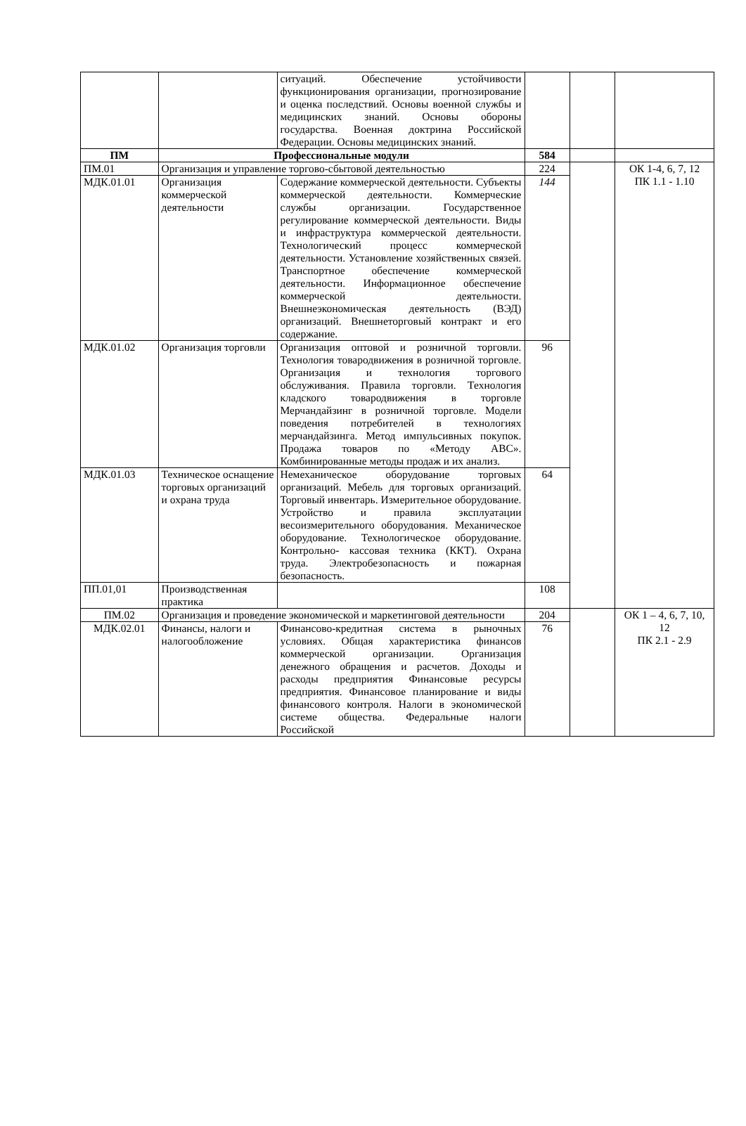| | | ситуаций. Обеспечение устойчивости функционирования организации, прогнозирование и оценка последствий. Основы военной службы и медицинских знаний. Основы обороны государства. Военная доктрина Российской Федерации. Основы медицинских знаний. | | | |
| ПМ | Профессиональные модули | | 584 | | |
| ПМ.01 | Организация и управление торгово-сбытовой деятельностью | | 224 | | ОК 1-4, 6, 7, 12 ПК 1.1 - 1.10 |
| МДК.01.01 | Организация коммерческой деятельности | Содержание коммерческой деятельности. Субъекты коммерческой деятельности. Коммерческие службы организации. Государственное регулирование коммерческой деятельности. Виды и инфраструктура коммерческой деятельности. Технологический процесс коммерческой деятельности. Установление хозяйственных связей. Транспортное обеспечение коммерческой деятельности. Информационное обеспечение коммерческой деятельности. Внешнеэкономическая деятельность (ВЭД) организаций. Внешнеторговый контракт и его содержание. | 144 | | |
| МДК.01.02 | Организация торговли | Организация оптовой и розничной торговли. Технология товародвижения в розничной торговле. Организация и технология торгового обслуживания. Правила торговли. Технология кладского товародвижения в торговле Мерчандайзинг в розничной торговле. Модели поведения потребителей в технологиях мерчандайзинга. Метод импульсивных покупок. Продажа товаров по «Методу АВС». Комбинированные методы продаж и их анализ. | 96 | | |
| МДК.01.03 | Техническое оснащение торговых организаций и охрана труда | Немеханическое оборудование торговых организаций. Мебель для торговых организаций. Торговый инвентарь. Измерительное оборудование. Устройство и правила эксплуатации весоизмерительного оборудования. Механическое оборудование. Технологическое оборудование. Контрольно- кассовая техника (ККТ). Охрана труда. Электробезопасность и пожарная безопасность. | 64 | | |
| ПП.01,01 | Производственная практика | | 108 | | |
| ПМ.02 | Организация и проведение экономической и маркетинговой деятельности | | 204 | | ОК 1 – 4, 6, 7, 10, 12 ПК 2.1 - 2.9 |
| МДК.02.01 | Финансы, налоги и налогообложение | Финансово-кредитная система в рыночных условиях. Общая характеристика финансов коммерческой организации. Организация денежного обращения и расчетов. Доходы и расходы предприятия Финансовые ресурсы предприятия. Финансовое планирование и виды финансового контроля. Налоги в экономической системе общества. Федеральные налоги Российской | 76 | | |